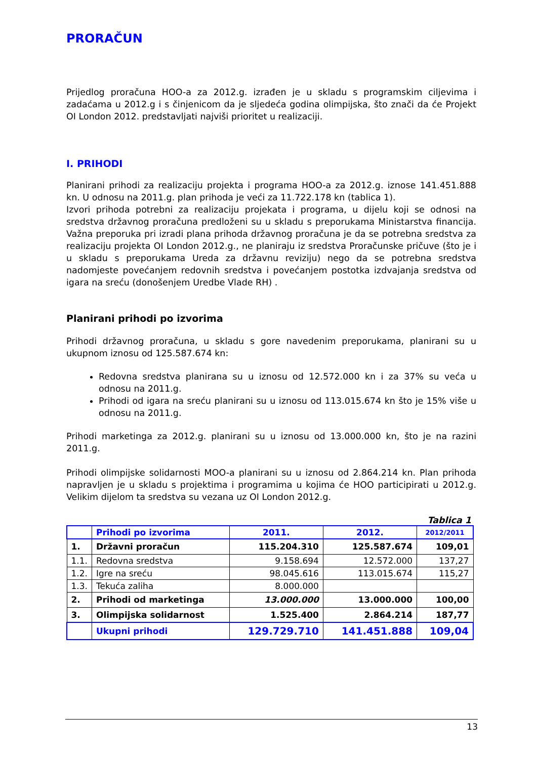PRORAČUN
Prijedlog proračuna HOO-a za 2012.g. izrađen je u skladu s programskim ciljevima i zadaćama u 2012.g i s činjenicom da je sljedeća godina olimpijska, što znači da će Projekt OI London 2012. predstavljati najviši prioritet u realizaciji.
I. PRIHODI
Planirani prihodi za realizaciju projekta i programa HOO-a za 2012.g. iznose 141.451.888 kn. U odnosu na 2011.g. plan prihoda je veći za 11.722.178 kn (tablica 1).
Izvori prihoda potrebni za realizaciju projekata i programa, u dijelu koji se odnosi na sredstva državnog proračuna predloženi su u skladu s preporukama Ministarstva financija. Važna preporuka pri izradi plana prihoda državnog proračuna je da se potrebna sredstva za realizaciju projekta OI London 2012.g., ne planiraju iz sredstva Proračunske pričuve (što je i u skladu s preporukama Ureda za državnu reviziju) nego da se potrebna sredstva nadomjeste povećanjem redovnih sredstva i povećanjem postotka izdvajanja sredstva od igara na sreću (donošenjem Uredbe Vlade RH) .
Planirani prihodi po izvorima
Prihodi državnog proračuna, u skladu s gore navedenim preporukama, planirani su u ukupnom iznosu od 125.587.674 kn:
Redovna sredstva planirana su u iznosu od 12.572.000 kn i za 37% su veća u odnosu na 2011.g.
Prihodi od igara na sreću planirani su u iznosu od 113.015.674 kn što je 15% više u odnosu na 2011.g.
Prihodi marketinga za 2012.g. planirani su u iznosu od 13.000.000 kn, što je na razini 2011.g.
Prihodi olimpijske solidarnosti MOO-a planirani su u iznosu od 2.864.214 kn. Plan prihoda napravljen je u skladu s projektima i programima u kojima će HOO participirati u 2012.g. Velikim dijelom ta sredstva su vezana uz OI London 2012.g.
Tablica 1
| | Prihodi po izvorima | 2011. | 2012. | 2012/2011 |
| --- | --- | --- | --- | --- |
| 1. | Državni proračun | 115.204.310 | 125.587.674 | 109,01 |
| 1.1. | Redovna sredstva | 9.158.694 | 12.572.000 | 137,27 |
| 1.2. | Igre na sreću | 98.045.616 | 113.015.674 | 115,27 |
| 1.3. | Tekuća zaliha | 8.000.000 | | |
| 2. | Prihodi od marketinga | 13.000.000 | 13.000.000 | 100,00 |
| 3. | Olimpijska solidarnost | 1.525.400 | 2.864.214 | 187,77 |
| | Ukupni prihodi | 129.729.710 | 141.451.888 | 109,04 |
13